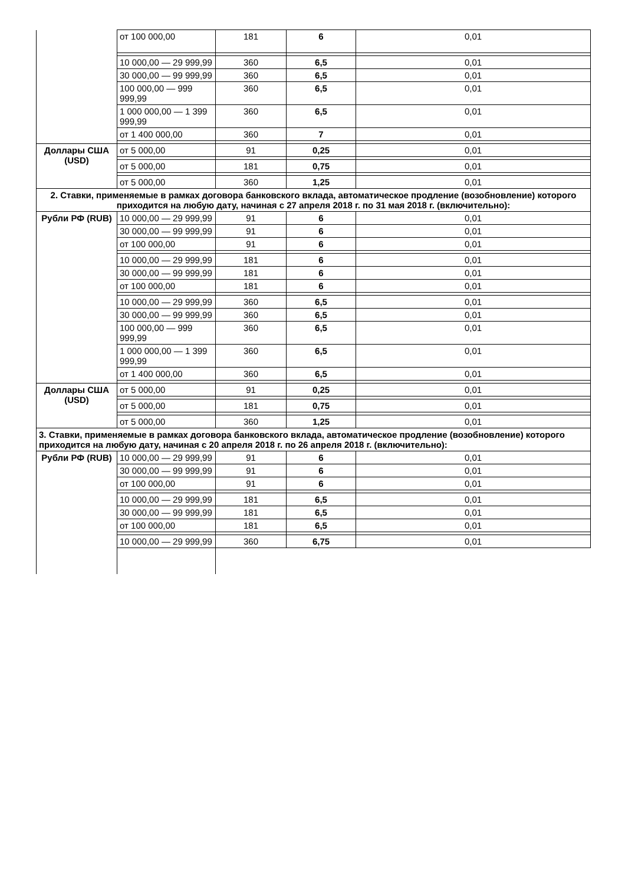| | от 100 000,00 | 181 | 6 | 0,01 |
| | 10 000,00 — 29 999,99 | 360 | 6,5 | 0,01 |
| | 30 000,00 — 99 999,99 | 360 | 6,5 | 0,01 |
| | 100 000,00 — 999 999,99 | 360 | 6,5 | 0,01 |
| | 1 000 000,00 — 1 399 999,99 | 360 | 6,5 | 0,01 |
| | от 1 400 000,00 | 360 | 7 | 0,01 |
| Доллары США (USD) | от 5 000,00 | 91 | 0,25 | 0,01 |
| | от 5 000,00 | 181 | 0,75 | 0,01 |
| | от 5 000,00 | 360 | 1,25 | 0,01 |
| 2. Ставки, применяемые в рамках договора банковского вклада, автоматическое продление (возобновление) которого приходится на любую дату, начиная с 27 апреля 2018 г. по 31 мая 2018 г. (включительно): | | | | |
| Рубли РФ (RUB) | 10 000,00 — 29 999,99 | 91 | 6 | 0,01 |
| | 30 000,00 — 99 999,99 | 91 | 6 | 0,01 |
| | от 100 000,00 | 91 | 6 | 0,01 |
| | 10 000,00 — 29 999,99 | 181 | 6 | 0,01 |
| | 30 000,00 — 99 999,99 | 181 | 6 | 0,01 |
| | от 100 000,00 | 181 | 6 | 0,01 |
| | 10 000,00 — 29 999,99 | 360 | 6,5 | 0,01 |
| | 30 000,00 — 99 999,99 | 360 | 6,5 | 0,01 |
| | 100 000,00 — 999 999,99 | 360 | 6,5 | 0,01 |
| | 1 000 000,00 — 1 399 999,99 | 360 | 6,5 | 0,01 |
| | от 1 400 000,00 | 360 | 6,5 | 0,01 |
| Доллары США (USD) | от 5 000,00 | 91 | 0,25 | 0,01 |
| | от 5 000,00 | 181 | 0,75 | 0,01 |
| | от 5 000,00 | 360 | 1,25 | 0,01 |
| 3. Ставки, применяемые в рамках договора банковского вклада, автоматическое продление (возобновление) которого приходится на любую дату, начиная с 20 апреля 2018 г. по 26 апреля 2018 г. (включительно): | | | | |
| Рубли РФ (RUB) | 10 000,00 — 29 999,99 | 91 | 6 | 0,01 |
| | 30 000,00 — 99 999,99 | 91 | 6 | 0,01 |
| | от 100 000,00 | 91 | 6 | 0,01 |
| | 10 000,00 — 29 999,99 | 181 | 6,5 | 0,01 |
| | 30 000,00 — 99 999,99 | 181 | 6,5 | 0,01 |
| | от 100 000,00 | 181 | 6,5 | 0,01 |
| | 10 000,00 — 29 999,99 | 360 | 6,75 | 0,01 |